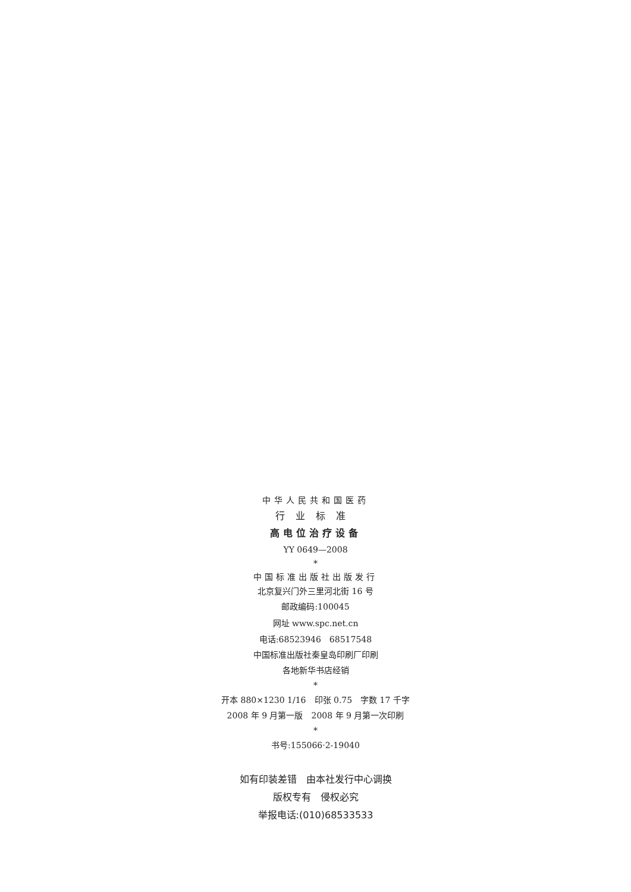中华人民共和国医药
行业标准
高电位治疗设备
YY 0649—2008
*
中国标准出版社出版发行
北京复兴门外三里河北街 16 号
邮政编码:100045
网址 www.spc.net.cn
电话:68523946　68517548
中国标准出版社秦皇岛印刷厂印刷
各地新华书店经销
*
开本 880×1230 1/16　印张 0.75　字数 17 千字
2008 年 9 月第一版　2008 年 9 月第一次印刷
*
书号:155066·2-19040
如有印装差错　由本社发行中心调换
版权专有　侵权必究
举报电话:(010)68533533